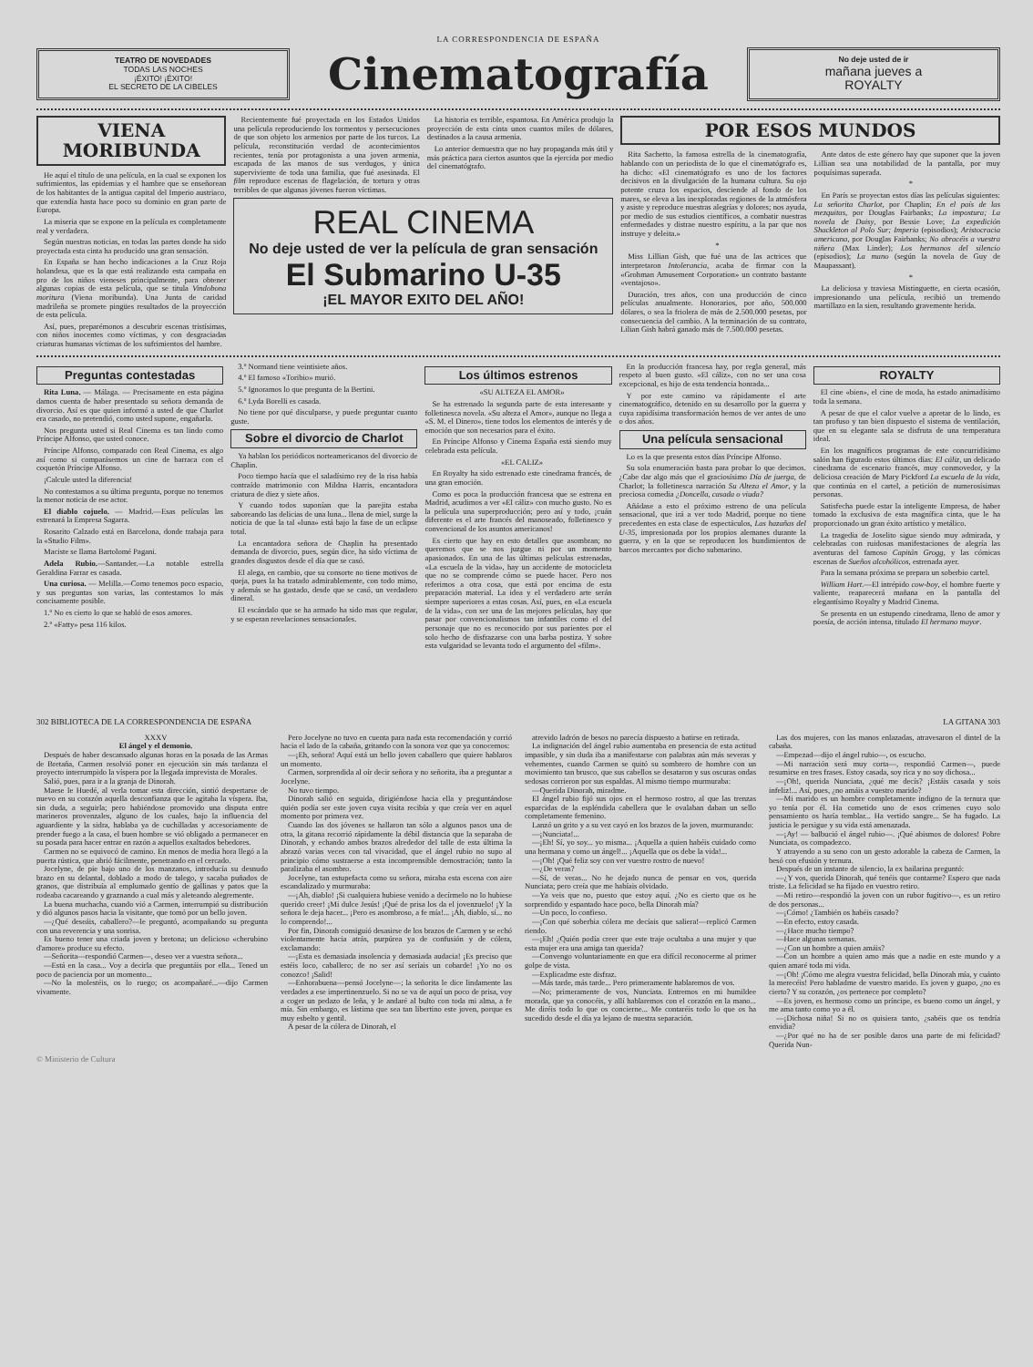LA CORRESPONDENCIA DE ESPAÑA
TEATRO DE NOVEDADES
TODAS LAS NOCHES
¡ÉXITO! ¡ÉXITO!
EL SECRETO DE LA CIBELES
Cinematografía
No deje usted de ir
mañana jueves a
ROYALTY
VIENA MORIBUNDA
He aquí el título de una película, en la cual se exponen los sufrimientos, las epidemias y el hambre que se enseñorean de los habitantes de la antigua capital del Imperio austriaco, que extendía hasta hace poco su dominio en gran parte de Europa.
La miseria que se expone en la película es completamente real y verdadera.
Según nuestras noticias, en todas las partes donde ha sido proyectada esta cinta ha producido una gran sensación.
En España se han hecho indicaciones a la Cruz Roja holandesa, que es la que está realizando esta campaña en pro de los niños vieneses principalmente, para obtener algunas copias de esta película, que se titula Vindobona moritura (Viena moribunda). Una Junta de caridad madrileña se promete pingües resultados de la proyección de esta película.
Así, pues, preparémonos a descubrir escenas tristísimas, con niños inocentes como víctimas, y con desgraciadas criaturas humanas víctimas de los sufrimientos del hambre.
Recientemente fué proyectada en los Estados Unidos una película reproduciendo los tormentos y persecuciones de que son objeto los armenios por parte de los turcos. La película, reconstitución verdad de acontecimientos recientes, tenía por protagonista a una joven armenia, escapada de las manos de sus verdugos, y única superviviente de toda una familia, que fué asesinada. El film reproduce escenas de flagelación, de tortura y otras terribles de que algunas jóvenes fueron víctimas.
La historia es terrible, espantosa. En América produjo la proyección de esta cinta unos cuantos miles de dólares, destinados a la causa armenia.
Lo anterior demuestra que no hay propaganda más útil y más práctica para ciertos asuntos que la ejercida por medio del cinematógrafo.
REAL CINEMA
No deje usted de ver la película de gran sensación
El Submarino U-35
¡EL MAYOR EXITO DEL AÑO!
POR ESOS MUNDOS
Rita Sachetto, la famosa estrella de la cinematografía, hablando con un periodista de lo que el cinematógrafo es, ha dicho: «El cinematógrafo es uno de los factores decisivos en la divulgación de la humana cultura. Su ojo potente cruza los espacios, desciende al fondo de los mares, se eleva a las inexploradas regiones de la atmósfera y asiste y reproduce nuestras alegrías y dolores; nos ayuda, por medio de sus estudios científicos, a combatir nuestras enfermedades y distrae nuestro espíritu, a la par que nos instruye y deleita.»
*
Miss Lillian Gish, que fué una de las actrices que interpretaron Intolerancia, acaba de firmar con la «Grohman Amusement Corporation» un contrato bastante «ventajoso».
Duración, tres años, con una producción de cinco películas anualmente. Honorarios, por año, 500.000 dólares, o sea la friolera de más de 2.500.000 pesetas, por consecuencia del cambio. A la terminación de su contrato, Lilian Gish habrá ganado más de 7.500.000 pesetas.
Ante datos de este género hay que suponer que la joven Lillian sea una notabilidad de la pantalla, por muy poquísimas superada.
*
En París se proyectan estos días las películas siguientes: La señorita Charlot, por Chaplin; En el país de las mezquitas, por Douglas Fairbanks; La impostura; La novela de Daisy, por Bessie Love; La expedición Shackleton al Polo Sur; Imperia (episodios); Aristocracia americana, por Douglas Fairbanks; No abracéis a vuestra niñera (Max Linder); Los hermanos del silencio (episodios); La mano (según la novela de Guy de Maupassant).
*
La deliciosa y traviesa Mistinguette, en cierta ocasión, impresionando una película, recibió un tremendo martillazo en la sien, resultando gravemente herida.
Preguntas contestadas
Rita Luna. — Málaga. — Precisamente en esta página damos cuenta de haber presentado su señora demanda de divorcio. Así es que quien informó a usted de que Charlot era casado, no pretendió, como usted supone, engañarla.
Nos pregunta usted si Real Cinema es tan lindo como Príncipe Alfonso, que usted conoce.
Príncipe Alfonso, comparado con Real Cinema, es algo así como si comparásemos un cine de barraca con el coquetón Príncipe Alfonso.
¡Calcule usted la diferencia!
No contestamos a su última pregunta, porque no tenemos la menor noticia de ese actor.
El diablo cojuelo. — Madrid.—Esas películas las estrenará la Empresa Sagarra.
Rosarito Calzado está en Barcelona, donde trabaja para la «Studio Film».
Maciste se llama Bartolomé Pagani.
Adela Rubio.—Santander.—La notable estrella Geraldina Farrar es casada.
Una curiosa. — Melilla.—Como tenemos poco espacio, y sus preguntas son varias, las contestamos lo más concisamente posible.
1.º No es cierto lo que se habló de esos amores.
2.º «Fatty» pesa 116 kilos.
3.º Normand tiene veintisiete años.
4.º El famoso «Toribio» murió.
5.º Ignoramos lo que pregunta de la Bertini.
6.º Lyda Borelli es casada.
No tiene por qué disculparse, y puede preguntar cuanto guste.
Sobre el divorcio de Charlot
Ya hablan los periódicos norteamericanos del divorcio de Chaplin.
Poco tiempo hacía que el saladísimo rey de la risa había contraído matrimonio con Mildna Harris, encantadora criatura de diez y siete años.
Y cuando todos suponían que la parejita estaba saboreando las delicias de una luna... llena de miel, surge la noticia de que la tal «luna» está bajo la fase de un eclipse total.
La encantadora señora de Chaplin ha presentado demanda de divorcio, pues, según dice, ha sido víctima de grandes disgustos desde el día que se casó.
El alega, en cambio, que su consorte no tiene motivos de queja, pues la ha tratado admirablemente, con todo mimo, y además se ha gastado, desde que se casó, un verdadero dineral.
El escándalo que se ha armado ha sido mas que regular, y se esperan revelaciones sensacionales.
Los últimos estrenos
«SU ALTEZA EL AMOR»
Se ha estrenado la segunda parte de esta interesante y folletinesca novela. «Su alteza el Amor», aunque no llega a «S. M. el Dinero», tiene todos los elementos de interés y de emoción que son necesarios para el éxito.
En Príncipe Alfonso y Cinema España está siendo muy celebrada esta película.
«EL CALIZ»
En Royalty ha sido estrenado este cinedrama francés, de una gran emoción.
Como es poca la producción francesa que se estrena en Madrid, acudimos a ver «El cáliz» con mucho gusto. No es la película una superproducción; pero así y todo, ¡cuán diferente es el arte francés del manoseado, folletinesco y convencional de los asuntos americanos!
Es cierto que hay en esto detalles que asombran; no queremos que se nos juzgue ni por un momento apasionados. En una de las últimas películas estrenadas, «La escuela de la vida», hay un accidente de motocicleta que no se comprende cómo se puede hacer. Pero nos referimos a otra cosa, que está por encima de esta preparación material. La idea y el verdadero arte serán siempre superiores a estas cosas. Así, pues, en «La escuela de la vida», con ser una de las mejores películas, hay que pasar por convencionalismos tan infantiles como el del personaje que no es reconocido por sus parientes por el solo hecho de disfrazarse con una barba postiza. Y sobre esta vulgaridad se levanta todo el argumento del «film».
En la producción francesa hay, por regla general, más respeto al buen gusto. «El cáliz», con no ser una cosa excepcional, es hijo de esta tendencia honrada...
Y por este camino va rápidamente el arte cinematográfico, detenido en su desarrollo por la guerra y cuya rapidísima transformación hemos de ver antes de uno o dos años.
Una película sensacional
Lo es la que presenta estos días Príncipe Alfonso.
Su sola enumeración basta para probar lo que decimos. ¿Cabe dar algo más que el graciosísimo Día de juerga, de Charlot; la folletinesca narración Su Alteza el Amor, y la preciosa comedia ¿Doncella, casada o viuda?
Añádase a esto el próximo estreno de una película sensacional, que irá a ver todo Madrid, porque no tiene precedentes en esta clase de espectáculos, Las hazañas del U-35, impresionada por los propios alemanes durante la guerra, y en la que se reproducen los hundimientos de barcos mercantes por dicho submarino.
ROYALTY
El cine «bien», el cine de moda, ha estado animadísimo toda la semana.
A pesar de que el calor vuelve a apretar de lo lindo, es tan profuso y tan bien dispuesto el sistema de ventilación, que en su elegante sala se disfruta de una temperatura ideal.
En los magníficos programas de este concurridísimo salón han figurado estos últimos días: El cáliz, un delicado cinedrama de escenario francés, muy conmovedor, y la deliciosa creación de Mary Pickford La escuela de la vida, que continúa en el cartel, a petición de numerosísimas personas.
Satisfecha puede estar la inteligente Empresa, de haber tomado la exclusiva de esta magnífica cinta, que le ha proporcionado un gran éxito artístico y metálico.
La tragedia de Joselito sigue siendo muy admirada, y celebradas con ruidosas manifestaciones de alegría las aventuras del famoso Capitán Grogg, y las cómicas escenas de Sueños alcohólicos, estrenada ayer.
Para la semana próxima se prepara un soberbio cartel.
William Hart.—El intrépido cow-boy, el hombre fuerte y valiente, reaparecerá mañana en la pantalla del elegantísimo Royalty y Madrid Cinema.
Se presenta en un estupendo cinedrama, lleno de amor y poesía, de acción intensa, titulado El hermano mayor.
302 BIBLIOTECA DE LA CORRESPONDENCIA DE ESPAÑA LA GITANA 303
XXXV
El ángel y el demonio.
Después de haber descansado algunas horas en la posada de las Armas de Bretaña, Carmen resolvió poner en ejecución sin más tardanza el proyecto interrumpido la víspera por la llegada imprevista de Morales.
Salió, pues, para ir a la granja de Dinorah.
Maese le Huedé, al verla tomar esta dirección, sintió despertarse de nuevo en su corazón aquella desconfianza que le agitaba la víspera. Iba, sin duda, a seguirla; pero habiéndose promovido una disputa entre marineros provenzales, alguno de los cuales, bajo la influencia del aguardiente y la sidra, hablaba ya de cuchilladas y accesoriamente de prender fuego a la casa, el buen hombre se vió obligado a permanecer en su posada para hacer entrar en razón a aquellos exaltados bebedores.
Carmen no se equivocó de camino. En menos de media hora llegó a la puerta rústica, que abrió fácilmente, penetrando en el cercado.
Jocelyne, de pie bajo uno de los manzanos, introducía su desnudo brazo en su delantal, doblado a modo de talego, y sacaba puñados de granos, que distribuía al emplumado gentío de gallinas y patos que la rodeaba cacareando y graznando a cual más y aleteando alegremente.
La buena muchacha, cuando vió a Carmen, interrumpió su distribución y dió algunos pasos hacia la visitante, que tomó por un bello joven.
—¿Qué deseáis, caballero?—le preguntó, acompañando su pregunta con una reverencia y una sonrisa.
Es bueno tener una criada joven y bretona; un delicioso «cherubino d'amore» produce su efecto.
—Señorita—respondió Carmen—, deseo ver a vuestra señora...
—Está en la casa... Voy a decirla que preguntáis por ella... Tened un poco de paciencia por un momento...
—No la molestéis, os lo ruego; os acompañaré...—dijo Carmen vivamente.
Pero Jocelyne no tuvo en cuenta para nada esta recomendación y corrió hacia el lado de la cabaña, gritando con la sonora voz que ya conocemos:
—¡Eh, señora! Aquí está un bello joven caballero que quiere hablaros un momento.
Carmen, sorprendida al oír decir señora y no señorita, iba a preguntar a Jocelyne.
No tuvo tiempo.
Dinorah salió en seguida, dirigiéndose hacia ella y preguntándose quién podía ser este joven cuya visita recibía y que creía ver en aquel momento por primera vez.
Cuando las dos jóvenes se hallaron tan sólo a algunos pasos una de otra, la gitana recorrió rápidamente la débil distancia que la separaba de Dinorah, y echando ambos brazos alrededor del talle de esta última la abrazó varias veces con tal vivacidad, que el ángel rubio no supo al principio cómo sustraerse a esta incomprensible demostración; tanto la paralizaba el asombro.
Jocelyne, tan estupefacta como su señora, miraba esta escena con aire escandalizado y murmuraba:
—¡Ah, diablo! ¡Si cualquiera hubiese venido a decírmelo no lo hubiese querido creer! ¡Mi dulce Jesús! ¡Qué de prisa los da el jovenzuelo! ¡Y la señora le deja hacer... ¡Pero es asombroso, a fe mía!... ¡Ah, diablo, sí... no lo comprendo!...
Por fin, Dinorah consiguió desasirse de los brazos de Carmen y se echó violentamente hacia atrás, purpúrea ya de confusión y de cólera, exclamando:
—¡Esta es demasiada insolencia y demasiada audacia! ¡Es preciso que estéis loco, caballero; de no ser así seríais un cobarde! ¡Yo no os conozco! ¡Salid!
—Enhorabuena—pensó Jocelyne—; la señorita le dice lindamente las verdades a ese impertinenzuelo. Si no se va de aquí un poco de prisa, voy a coger un pedazo de leña, y le andaré al bulto con toda mi alma, a fe mía. Sin embargo, es lástima que sea tan libertino este joven, porque es muy esbelto y gentil.
A pesar de la cólera de Dinorah, el
atrevido ladrón de besos no parecía dispuesto a batirse en retirada.
La indignación del ángel rubio aumentaba en presencia de esta actitud impasible, y sin duda iba a manifestarse con palabras aún más severas y vehementes, cuando Carmen se quitó su sombrero de hombre con un movimiento tan brusco, que sus cabellos se desataron y sus oscuras ondas sedosas corrieron por sus espaldas. Al mismo tiempo murmuraba:
—Querida Dinorah, miradme.
El ángel rubio fijó sus ojos en el hermoso rostro, al que las trenzas esparcidas de la espléndida cabellera que le ovalaban daban un sello completamente femenino.
Lanzó un grito y a su vez cayó en los brazos de la joven, murmurando:
—¡Nunciata!...
—¡Eh! Sí, yo soy... yo misma... ¡Aquella a quien habéis cuidado como una hermana y como un ángel!... ¡Aquella que os debe la vida!...
—¡Oh! ¡Qué feliz soy con ver vuestro rostro de nuevo!
—¿De veras?
—Sí, de veras... No he dejado nunca de pensar en vos, querida Nunciata; pero creía que me habíais olvidado.
—Ya veis que no, puesto que estoy aquí. ¿No es cierto que os he sorprendido y espantado hace poco, bella Dinorah mía?
—Un poco, lo confieso.
—¡Con qué soberbia cólera me decíais que saliera!—replicó Carmen riendo.
—¡Eh! ¿Quién podía creer que este traje ocultaba a una mujer y que esta mujer era una amiga tan querida?
—Convengo voluntariamente en que era difícil reconocerme al primer golpe de vista.
—Explicadme este disfraz.
—Más tarde, más tarde... Pero primeramente hablaremos de vos.
—No; primeramente de vos, Nunciata. Entremos en mi humildee morada, que ya conocéis, y allí hablaremos con el corazón en la mano... Me diréis todo lo que os concierne... Me contaréis todo lo que os ha sucedido desde el día ya lejano de nuestra separación.
Las dos mujeres, con las manos enlazadas, atravesaron el dintel de la cabaña.
—Empezad—dijo el ángel rubio—, os escucho.
—Mi narración será muy corta—, respondió Carmen—, puede resumirse en tres frases. Estoy casada, soy rica y no soy dichosa...
—¡Oh!, querida Nunciata, ¿qué me decís? ¡Estáis casada y sois infeliz!... Así, pues, ¿no amáis a vuestro marido?
—Mi marido es un hombre completamente indigno de la ternura que yo tenía por él. Ha cometido uno de esos crímenes cuyo solo pensamiento os haría temblar... Ha vertido sangre... Se ha fugado. La justicia le persigue y su vida está amenazada.
—¡Ay! — balbució el ángel rubio—. ¡Qué abismos de dolores! Pobre Nunciata, os compadezco.
Y atrayendo a su seno con un gesto adorable la cabeza de Carmen, la besó con efusión y ternura.
Después de un instante de silencio, la ex bailarina preguntó:
—¿Y vos, querida Dinorah, qué tenéis que contarme? Espero que nada triste. La felicidad se ha fijado en vuestro retiro.
—Mi retiro—respondió la joven con un rubor fugitivo—, es un retiro de dos personas...
—¡Cómo! ¿También os habéis casado?
—En efecto, estoy casada.
—¿Hace mucho tiempo?
—Hace algunas semanas.
—¿Con un hombre a quien amáis?
—Con un hombre a quien amo más que a nadie en este mundo y a quien amaré toda mi vida.
—¡Oh! ¡Cómo me alegra vuestra felicidad, bella Dinorah mía, y cuánto la merecéis! Pero habladme de vuestro marido. Es joven y guapo, ¿no es cierto? Y su corazón, ¿os pertenece por completo?
—Es joven, es hermoso como un príncipe, es bueno como un ángel, y me ama tanto como yo a él.
—¡Dichosa niña! Si no os quisiera tanto, ¿sabéis que os tendría envidia?
—¿Por qué no ha de ser posible daros una parte de mi felicidad? Querida Nun-
© Ministerio de Cultura